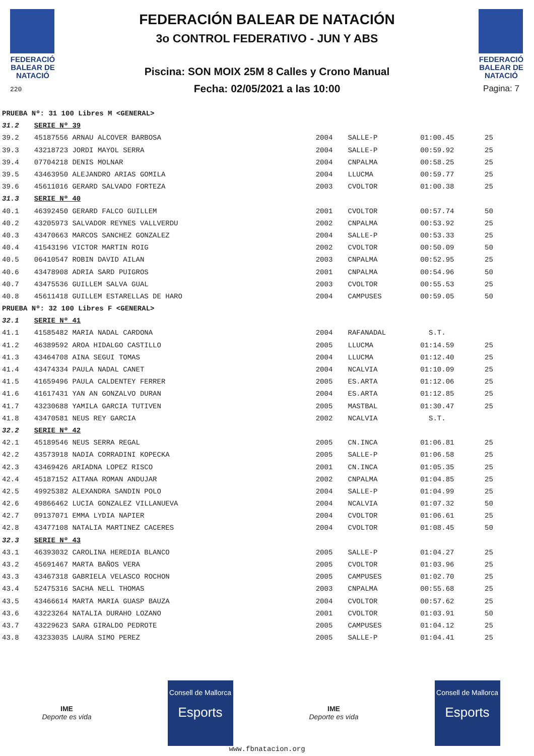FEDERACIÓ BALEAR DE NATACIÓ
220
FEDERACIÓN BALEAR DE NATACIÓN
3o CONTROL FEDERATIVO - JUN Y ABS
Piscina: SON MOIX 25M 8 Calles y Crono Manual
Fecha: 02/05/2021 a las 10:00
FEDERACIÓ BALEAR DE NATACIÓ
Pagina: 7
| PRUEBA Nº: 31 100 Libres M <GENERAL> | | | | | |
| 31.2 | SERIE Nº 39 | | | | |
| 39.2 | 45187556 ARNAU ALCOVER BARBOSA | 2004 | SALLE-P | 01:00.45 | 25 |
| 39.3 | 43218723 JORDI MAYOL SERRA | 2004 | SALLE-P | 00:59.92 | 25 |
| 39.4 | 07704218 DENIS MOLNAR | 2004 | CNPALMA | 00:58.25 | 25 |
| 39.5 | 43463950 ALEJANDRO ARIAS GOMILA | 2004 | LLUCMA | 00:59.77 | 25 |
| 39.6 | 45611016 GERARD SALVADO FORTEZA | 2003 | CVOLTOR | 01:00.38 | 25 |
| 31.3 | SERIE Nº 40 | | | | |
| 40.1 | 46392450 GERARD FALCO GUILLEM | 2001 | CVOLTOR | 00:57.74 | 50 |
| 40.2 | 43205973 SALVADOR REYNES VALLVERDU | 2002 | CNPALMA | 00:53.92 | 25 |
| 40.3 | 43470663 MARCOS SANCHEZ GONZALEZ | 2004 | SALLE-P | 00:53.33 | 25 |
| 40.4 | 41543196 VICTOR MARTIN ROIG | 2002 | CVOLTOR | 00:50.09 | 50 |
| 40.5 | 06410547 ROBIN DAVID AILAN | 2003 | CNPALMA | 00:52.95 | 25 |
| 40.6 | 43478908 ADRIA SARD PUIGROS | 2001 | CNPALMA | 00:54.96 | 50 |
| 40.7 | 43475536 GUILLEM SALVA GUAL | 2003 | CVOLTOR | 00:55.53 | 25 |
| 40.8 | 45611418 GUILLEM ESTARELLAS DE HARO | 2004 | CAMPUSES | 00:59.05 | 50 |
| PRUEBA Nº: 32 100 Libres F <GENERAL> | | | | | |
| 32.1 | SERIE Nº 41 | | | | |
| 41.1 | 41585482 MARIA NADAL CARDONA | 2004 | RAFANADAL | S.T. | |
| 41.2 | 46389592 AROA HIDALGO CASTILLO | 2005 | LLUCMA | 01:14.59 | 25 |
| 41.3 | 43464708 AINA SEGUI TOMAS | 2004 | LLUCMA | 01:12.40 | 25 |
| 41.4 | 43474334 PAULA NADAL CANET | 2004 | NCALVIA | 01:10.09 | 25 |
| 41.5 | 41659496 PAULA CALDENTEY FERRER | 2005 | ES.ARTA | 01:12.06 | 25 |
| 41.6 | 41617431 YAN AN GONZALVO DURAN | 2004 | ES.ARTA | 01:12.85 | 25 |
| 41.7 | 43230688 YAMILA GARCIA TUTIVEN | 2005 | MASTBAL | 01:30.47 | 25 |
| 41.8 | 43470581 NEUS REY GARCIA | 2002 | NCALVIA | S.T. | |
| 32.2 | SERIE Nº 42 | | | | |
| 42.1 | 45189546 NEUS SERRA REGAL | 2005 | CN.INCA | 01:06.81 | 25 |
| 42.2 | 43573918 NADIA CORRADINI KOPECKA | 2005 | SALLE-P | 01:06.58 | 25 |
| 42.3 | 43469426 ARIADNA LOPEZ RISCO | 2001 | CN.INCA | 01:05.35 | 25 |
| 42.4 | 45187152 AITANA ROMAN ANDUJAR | 2002 | CNPALMA | 01:04.85 | 25 |
| 42.5 | 49925382 ALEXANDRA SANDIN POLO | 2004 | SALLE-P | 01:04.99 | 25 |
| 42.6 | 49866462 LUCIA GONZALEZ VILLANUEVA | 2004 | NCALVIA | 01:07.32 | 50 |
| 42.7 | 09137071 EMMA LYDIA NAPIER | 2004 | CVOLTOR | 01:06.61 | 25 |
| 42.8 | 43477108 NATALIA MARTINEZ CACERES | 2004 | CVOLTOR | 01:08.45 | 50 |
| 32.3 | SERIE Nº 43 | | | | |
| 43.1 | 46393032 CAROLINA HEREDIA BLANCO | 2005 | SALLE-P | 01:04.27 | 25 |
| 43.2 | 45691467 MARTA BAÑOS VERA | 2005 | CVOLTOR | 01:03.96 | 25 |
| 43.3 | 43467318 GABRIELA VELASCO ROCHON | 2005 | CAMPUSES | 01:02.70 | 25 |
| 43.4 | 52475316 SACHA NELL THOMAS | 2003 | CNPALMA | 00:55.68 | 25 |
| 43.5 | 43466614 MARTA MARIA GUASP BAUZA | 2004 | CVOLTOR | 00:57.62 | 25 |
| 43.6 | 43223264 NATALIA DURAHO LOZANO | 2001 | CVOLTOR | 01:03.91 | 50 |
| 43.7 | 43229623 SARA GIRALDO PEDROTE | 2005 | CAMPUSES | 01:04.12 | 25 |
| 43.8 | 43233035 LAURA SIMO PEREZ | 2005 | SALLE-P | 01:04.41 | 25 |
IME
Deporte es vida
Consell de Mallorca
Esports
IME
Deporte es vida
Consell de Mallorca
Esports
www.fbnatacion.org